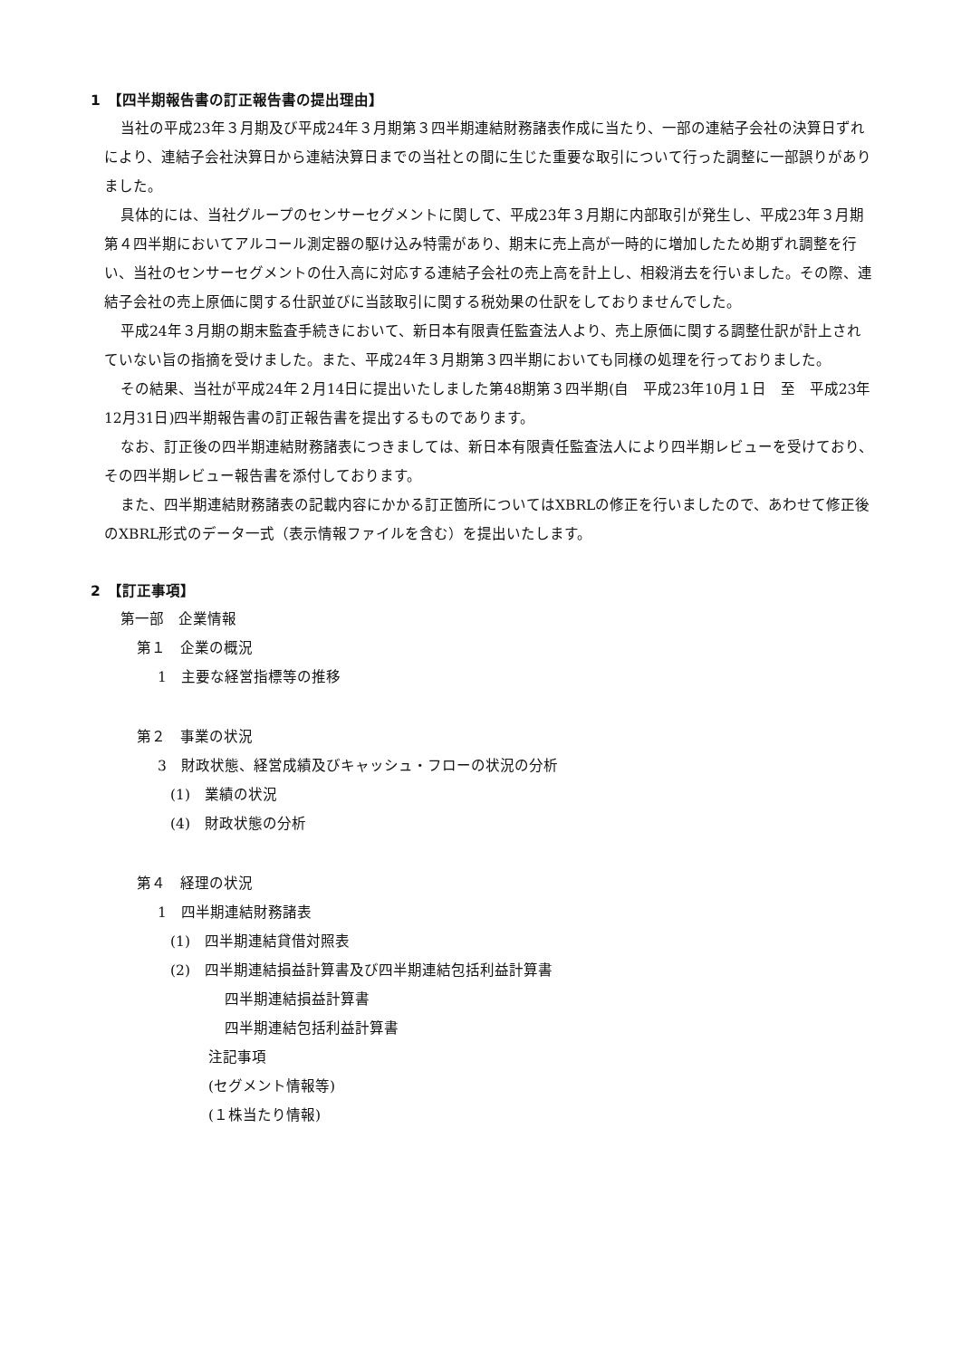1　【四半期報告書の訂正報告書の提出理由】
当社の平成23年３月期及び平成24年３月期第３四半期連結財務諸表作成に当たり、一部の連結子会社の決算日ずれにより、連結子会社決算日から連結決算日までの当社との間に生じた重要な取引について行った調整に一部誤りがありました。
具体的には、当社グループのセンサーセグメントに関して、平成23年３月期に内部取引が発生し、平成23年３月期第４四半期においてアルコール測定器の駆け込み特需があり、期末に売上高が一時的に増加したため期ずれ調整を行い、当社のセンサーセグメントの仕入高に対応する連結子会社の売上高を計上し、相殺消去を行いました。その際、連結子会社の売上原価に関する仕訳並びに当該取引に関する税効果の仕訳をしておりませんでした。
平成24年３月期の期末監査手続きにおいて、新日本有限責任監査法人より、売上原価に関する調整仕訳が計上されていない旨の指摘を受けました。また、平成24年３月期第３四半期においても同様の処理を行っておりました。
その結果、当社が平成24年２月14日に提出いたしました第48期第３四半期(自　平成23年10月１日　至　平成23年12月31日)四半期報告書の訂正報告書を提出するものであります。
なお、訂正後の四半期連結財務諸表につきましては、新日本有限責任監査法人により四半期レビューを受けており、その四半期レビュー報告書を添付しております。
また、四半期連結財務諸表の記載内容にかかる訂正箇所についてはXBRLの修正を行いましたので、あわせて修正後のXBRL形式のデータ一式（表示情報ファイルを含む）を提出いたします。
2　【訂正事項】
第一部　企業情報
第１　企業の概況
1　主要な経営指標等の推移
第２　事業の状況
3　財政状態、経営成績及びキャッシュ・フローの状況の分析
(1)　業績の状況
(4)　財政状態の分析
第４　経理の状況
1　四半期連結財務諸表
(1)　四半期連結貸借対照表
(2)　四半期連結損益計算書及び四半期連結包括利益計算書
四半期連結損益計算書
四半期連結包括利益計算書
注記事項
(セグメント情報等)
(１株当たり情報)